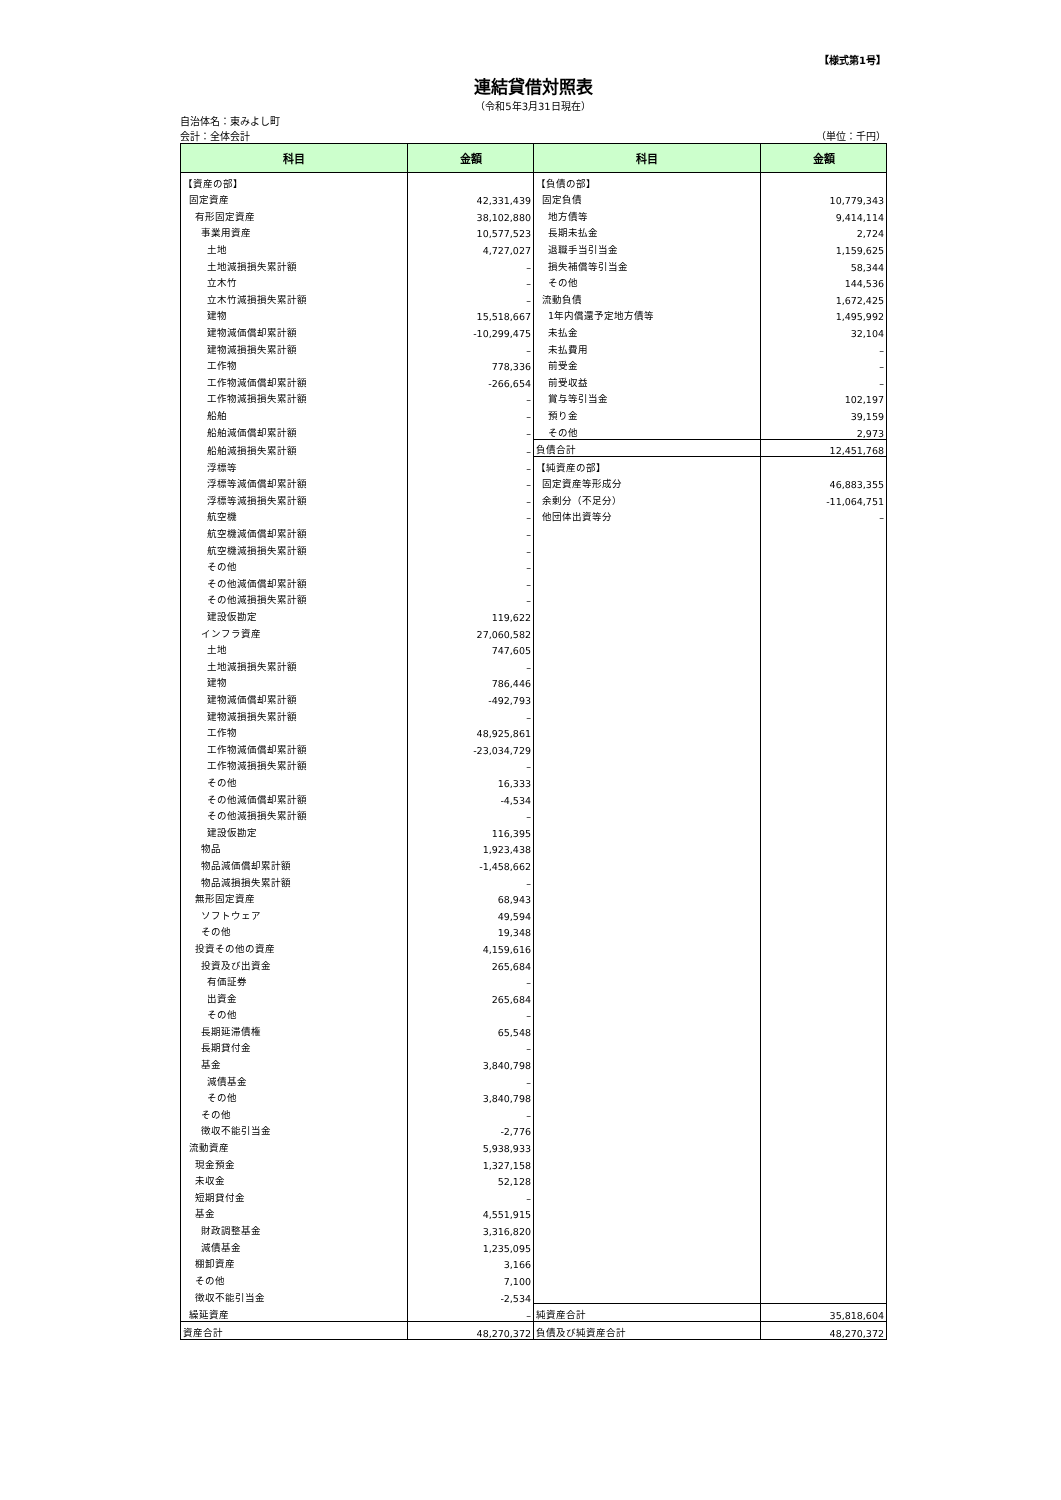【様式第1号】
連結貸借対照表
（令和5年3月31日現在）
自治体名：東みよし町
会計：全体会計 （単位：千円）
| 科目 | 金額 | 科目 | 金額 |
| --- | --- | --- | --- |
| 【資産の部】 | | 【負債の部】 | |
| 固定資産 | 42,331,439 | 固定負債 | 10,779,343 |
| 有形固定資産 | 38,102,880 | 地方債等 | 9,414,114 |
| 事業用資産 | 10,577,523 | 長期未払金 | 2,724 |
| 土地 | 4,727,027 | 退職手当引当金 | 1,159,625 |
| 土地減損損失累計額 | – | 損失補償等引当金 | 58,344 |
| 立木竹 | – | その他 | 144,536 |
| 立木竹減損損失累計額 | – | 流動負債 | 1,672,425 |
| 建物 | 15,518,667 | 1年内償還予定地方債等 | 1,495,992 |
| 建物減価償却累計額 | -10,299,475 | 未払金 | 32,104 |
| 建物減損損失累計額 | – | 未払費用 | – |
| 工作物 | 778,336 | 前受金 | – |
| 工作物減価償却累計額 | -266,654 | 前受収益 | – |
| 工作物減損損失累計額 | – | 賞与等引当金 | 102,197 |
| 船舶 | – | 預り金 | 39,159 |
| 船舶減価償却累計額 | – | その他 | 2,973 |
| 船舶減損損失累計額 | – | 負債合計 | 12,451,768 |
| 浮標等 | – | 【純資産の部】 | |
| 浮標等減価償却累計額 | – | 固定資産等形成分 | 46,883,355 |
| 浮標等減損損失累計額 | – | 余剰分（不足分） | -11,064,751 |
| 航空機 | – | 他団体出資等分 | – |
| 航空機減価償却累計額 | – | | |
| 航空機減損損失累計額 | – | | |
| その他 | – | | |
| その他減価償却累計額 | – | | |
| その他減損損失累計額 | – | | |
| 建設仮勘定 | 119,622 | | |
| インフラ資産 | 27,060,582 | | |
| 土地 | 747,605 | | |
| 土地減損損失累計額 | – | | |
| 建物 | 786,446 | | |
| 建物減価償却累計額 | -492,793 | | |
| 建物減損損失累計額 | – | | |
| 工作物 | 48,925,861 | | |
| 工作物減価償却累計額 | -23,034,729 | | |
| 工作物減損損失累計額 | – | | |
| その他 | 16,333 | | |
| その他減価償却累計額 | -4,534 | | |
| その他減損損失累計額 | – | | |
| 建設仮勘定 | 116,395 | | |
| 物品 | 1,923,438 | | |
| 物品減価償却累計額 | -1,458,662 | | |
| 物品減損損失累計額 | – | | |
| 無形固定資産 | 68,943 | | |
| ソフトウェア | 49,594 | | |
| その他 | 19,348 | | |
| 投資その他の資産 | 4,159,616 | | |
| 投資及び出資金 | 265,684 | | |
| 有価証券 | – | | |
| 出資金 | 265,684 | | |
| その他 | – | | |
| 長期延滞債権 | 65,548 | | |
| 長期貸付金 | – | | |
| 基金 | 3,840,798 | | |
| 減債基金 | – | | |
| その他 | 3,840,798 | | |
| その他 | – | | |
| 徴収不能引当金 | -2,776 | | |
| 流動資産 | 5,938,933 | | |
| 現金預金 | 1,327,158 | | |
| 未収金 | 52,128 | | |
| 短期貸付金 | – | | |
| 基金 | 4,551,915 | | |
| 財政調整基金 | 3,316,820 | | |
| 減債基金 | 1,235,095 | | |
| 棚卸資産 | 3,166 | | |
| その他 | 7,100 | | |
| 徴収不能引当金 | -2,534 | | |
| 繰延資産 | – | 純資産合計 | 35,818,604 |
| 資産合計 | 48,270,372 | 負債及び純資産合計 | 48,270,372 |